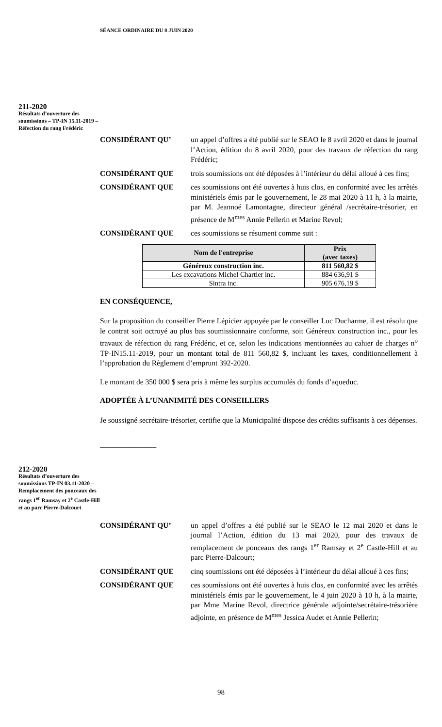SÉANCE ORDINAIRE DU 8 JUIN 2020
211-2020
Résultats d’ouverture des soumissions – TP-IN 15.11-2019 – Réfection du rang Frédéric
CONSIDÉRANT QU’ un appel d’offres a été publié sur le SEAO le 8 avril 2020 et dans le journal l’Action, édition du 8 avril 2020, pour des travaux de réfection du rang Frédéric;
CONSIDÉRANT QUE trois soumissions ont été déposées à l’intérieur du délai alloué à ces fins;
CONSIDÉRANT QUE ces soumissions ont été ouvertes à huis clos, en conformité avec les arrêtés ministériels émis par le gouvernement, le 28 mai 2020 à 11 h, à la mairie, par M. Jeannoé Lamontagne, directeur général /secrétaire-trésorier, en présence de M<sup>mes</sup> Annie Pellerin et Marine Revol;
CONSIDÉRANT QUE ces soumissions se résument comme suit :
| Nom de l'entreprise | Prix (avec taxes) |
| --- | --- |
| Généreux construction inc. | 811 560,82 $ |
| Les excavations Michel Chartier inc. | 884 636,91 $ |
| Sintra inc. | 905 676,19 $ |
EN CONSÉQUENCE,
Sur la proposition du conseiller Pierre Lépicier appuyée par le conseiller Luc Ducharme, il est résolu que le contrat soit octroyé au plus bas soumissionnaire conforme, soit Généreux construction inc., pour les travaux de réfection du rang Frédéric, et ce, selon les indications mentionnées au cahier de charges n<sup>o</sup> TP-IN15.11-2019, pour un montant total de 811 560,82 $, incluant les taxes, conditionnellement à l’approbation du Règlement d’emprunt 392-2020.
Le montant de 350 000 $ sera pris à même les surplus accumulés du fonds d’aqueduc.
ADOPTÉE À L’UNANIMITÉ DES CONSEILLERS
Je soussigné secrétaire-trésorier, certifie que la Municipalité dispose des crédits suffisants à ces dépenses.
_______________
212-2020
Résultats d’ouverture des soumissions TP-IN 03.11-2020 – Remplacement des ponceaux des rangs 1<sup>er</sup> Ramsay et 2<sup>e</sup> Castle-Hill et au parc Pierre-Dalcourt
CONSIDÉRANT QU’ un appel d’offres a été publié sur le SEAO le 12 mai 2020 et dans le journal l’Action, édition du 13 mai 2020, pour des travaux de remplacement de ponceaux des rangs 1<sup>er</sup> Ramsay et 2<sup>e</sup> Castle-Hill et au parc Pierre-Dalcourt;
CONSIDÉRANT QUE cinq soumissions ont été déposées à l’intérieur du délai alloué à ces fins;
CONSIDÉRANT QUE ces soumissions ont été ouvertes à huis clos, en conformité avec les arrêtés ministériels émis par le gouvernement, le 4 juin 2020 à 10 h, à la mairie, par Mme Marine Revol, directrice générale adjointe/secrétaire-trésorière adjointe, en présence de M<sup>mes</sup> Jessica Audet et Annie Pellerin;
98